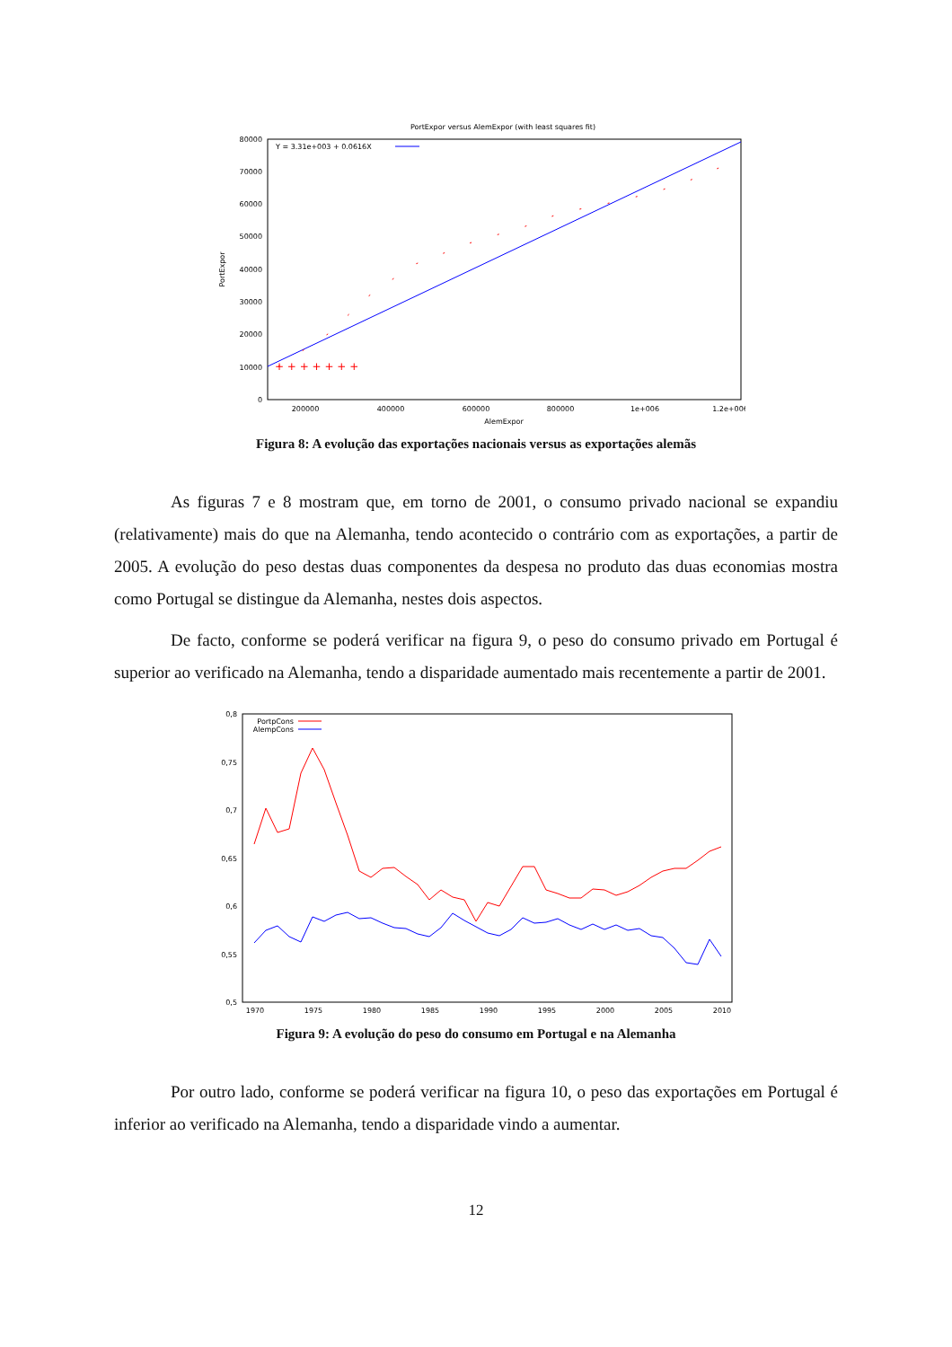PortExpor versus AlemExpor (with least squares fit)
80000
70000
60000
50000
40000
30000
20000
10000
0
200000
400000
600000
800000
1e+006
1.2e+006
AlemExpor
PortExpor
Y = 3.31e+003 + 0.0616X
+ + + + + + +
Figura 8: A evolução das exportações nacionais versus as exportações alemãs
As figuras 7 e 8 mostram que, em torno de 2001, o consumo privado nacional se expandiu (relativamente) mais do que na Alemanha, tendo acontecido o contrário com as exportações, a partir de 2005. A evolução do peso destas duas componentes da despesa no produto das duas economias mostra como Portugal se distingue da Alemanha, nestes dois aspectos.
De facto, conforme se poderá verificar na figura 9, o peso do consumo privado em Portugal é superior ao verificado na Alemanha, tendo a disparidade aumentado mais recentemente a partir de 2001.
0,8
0,75
0,7
0,65
0,6
0,55
0,5
1970
1975
1980
1985
1990
1995
2000
2005
2010
PortpCons
AlempCons
Figura 9: A evolução do peso do consumo em Portugal e na Alemanha
Por outro lado, conforme se poderá verificar na figura 10, o peso das exportações em Portugal é inferior ao verificado na Alemanha, tendo a disparidade vindo a aumentar.
12